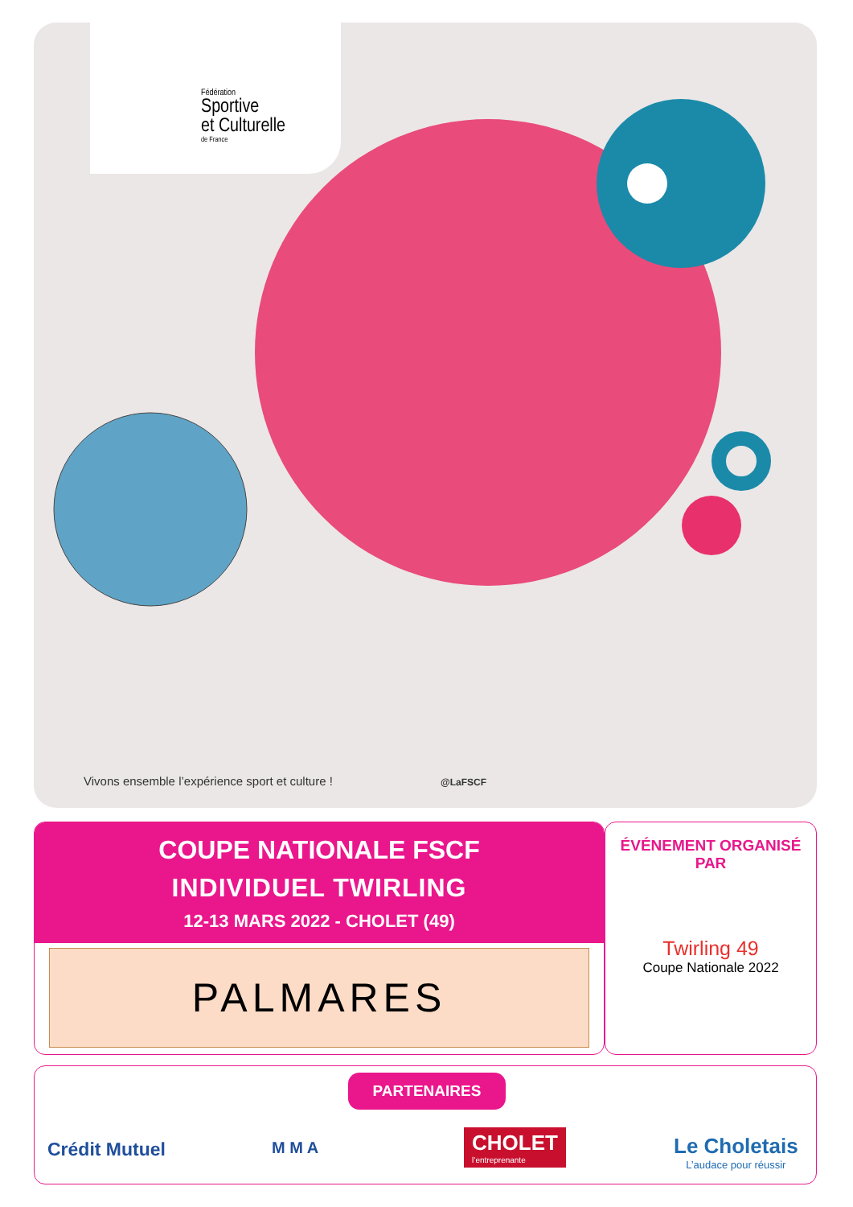Fédération
Sportive
et Culturelle
de France
Vivons ensemble l’expérience sport et culture ! @LaFSCF
COUPE NATIONALE FSCF
INDIVIDUEL TWIRLING
12-13 MARS 2022 - CHOLET (49)
PALMARES
ÉVÉNEMENT ORGANISÉ
PAR
Twirling 49
Coupe Nationale 2022
PARTENAIRES
Crédit Mutuel M M A
CHOLET
l’entreprenante
Le Choletais
L’audace pour réussir